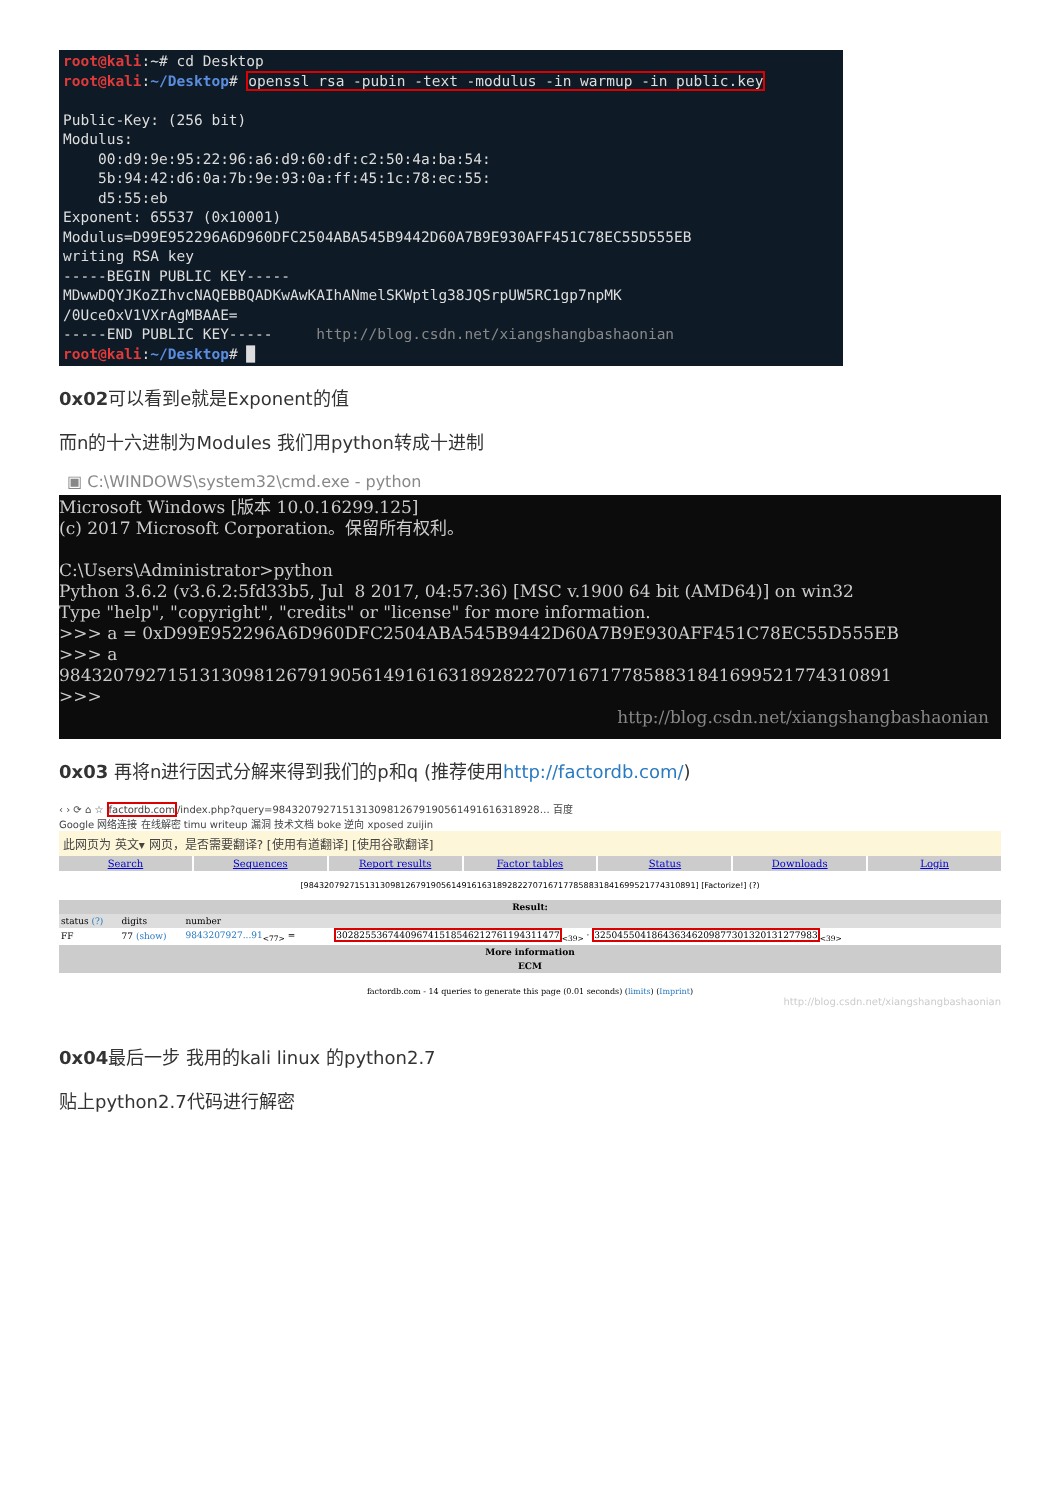root@kali:~# cd Desktop root@kali:~/Desktop# openssl rsa -pubin -text -modulus -in warmup -in public.key Public-Key: (256 bit) Modulus: 00:d9:9e:95:22:96:a6:d9:60:df:c2:50:4a:ba:54: 5b:94:42:d6:0a:7b:9e:93:0a:ff:45:1c:78:ec:55: d5:55:eb Exponent: 65537 (0x10001) Modulus=D99E952296A6D960DFC2504ABA545B9442D60A7B9E930AFF451C78EC55D555EB writing RSA key -----BEGIN PUBLIC KEY----- MDwwDQYJKoZIhvcNAQEBBQADKwAwKAIhANmelSKWptlg38JQSrpUW5RC1gp7npMK /0UceOxV1VXrAgMBAAE= -----END PUBLIC KEY----- http://blog.csdn.net/xiangshangbashaonian root@kali:~/Desktop# █
0x02可以看到e就是Exponent的值
而n的十六进制为Modules 我们用python转成十进制
▣ C:\WINDOWS\system32\cmd.exe - python
Microsoft Windows [版本 10.0.16299.125] (c) 2017 Microsoft Corporation。保留所有权利。 C:\Users\Administrator>python Python 3.6.2 (v3.6.2:5fd33b5, Jul 8 2017, 04:57:36) [MSC v.1900 64 bit (AMD64)] on win32 Type "help", "copyright", "credits" or "license" for more information. >>> a = 0xD99E952296A6D960DFC2504ABA545B9442D60A7B9E930AFF451C78EC55D555EB >>> a 98432079271513130981267919056149161631892822707167177858831841699521774310891 >>>
http://blog.csdn.net/xiangshangbashaonian
0x03 再将n进行因式分解来得到我们的p和q (推荐使用http://factordb.com/)
‹ › ⟳ ⌂ ☆ factordb.com/index.php?query=984320792715131309812679190561491616318928… 百度
Google 网络连接 在线解密 timu writeup 漏洞 技术文档 boke 逆向 xposed zuijin
此网页为 英文▾ 网页，是否需要翻译? [使用有道翻译] [使用谷歌翻译]
Search Sequences Report results Factor tables Status Downloads Login
[98432079271513130981267919056149161631892822707167177858831841699521774310891] [Factorize!] (?)
| Result: | | | |
| --- | --- | --- | --- |
| status (?) | digits | number | |
| FF | 77 (show) | 9843207927...91<sub><77></sub> = | 302825536744096741518546212761194311477<sub><39></sub> · 325045504186436346209877301320131277983<sub><39></sub> |
| More information | | | |
| ECM | | | |
factordb.com - 14 queries to generate this page (0.01 seconds) (limits) (Imprint)
http://blog.csdn.net/xiangshangbashaonian
0x04最后一步 我用的kali linux 的python2.7
贴上python2.7代码进行解密